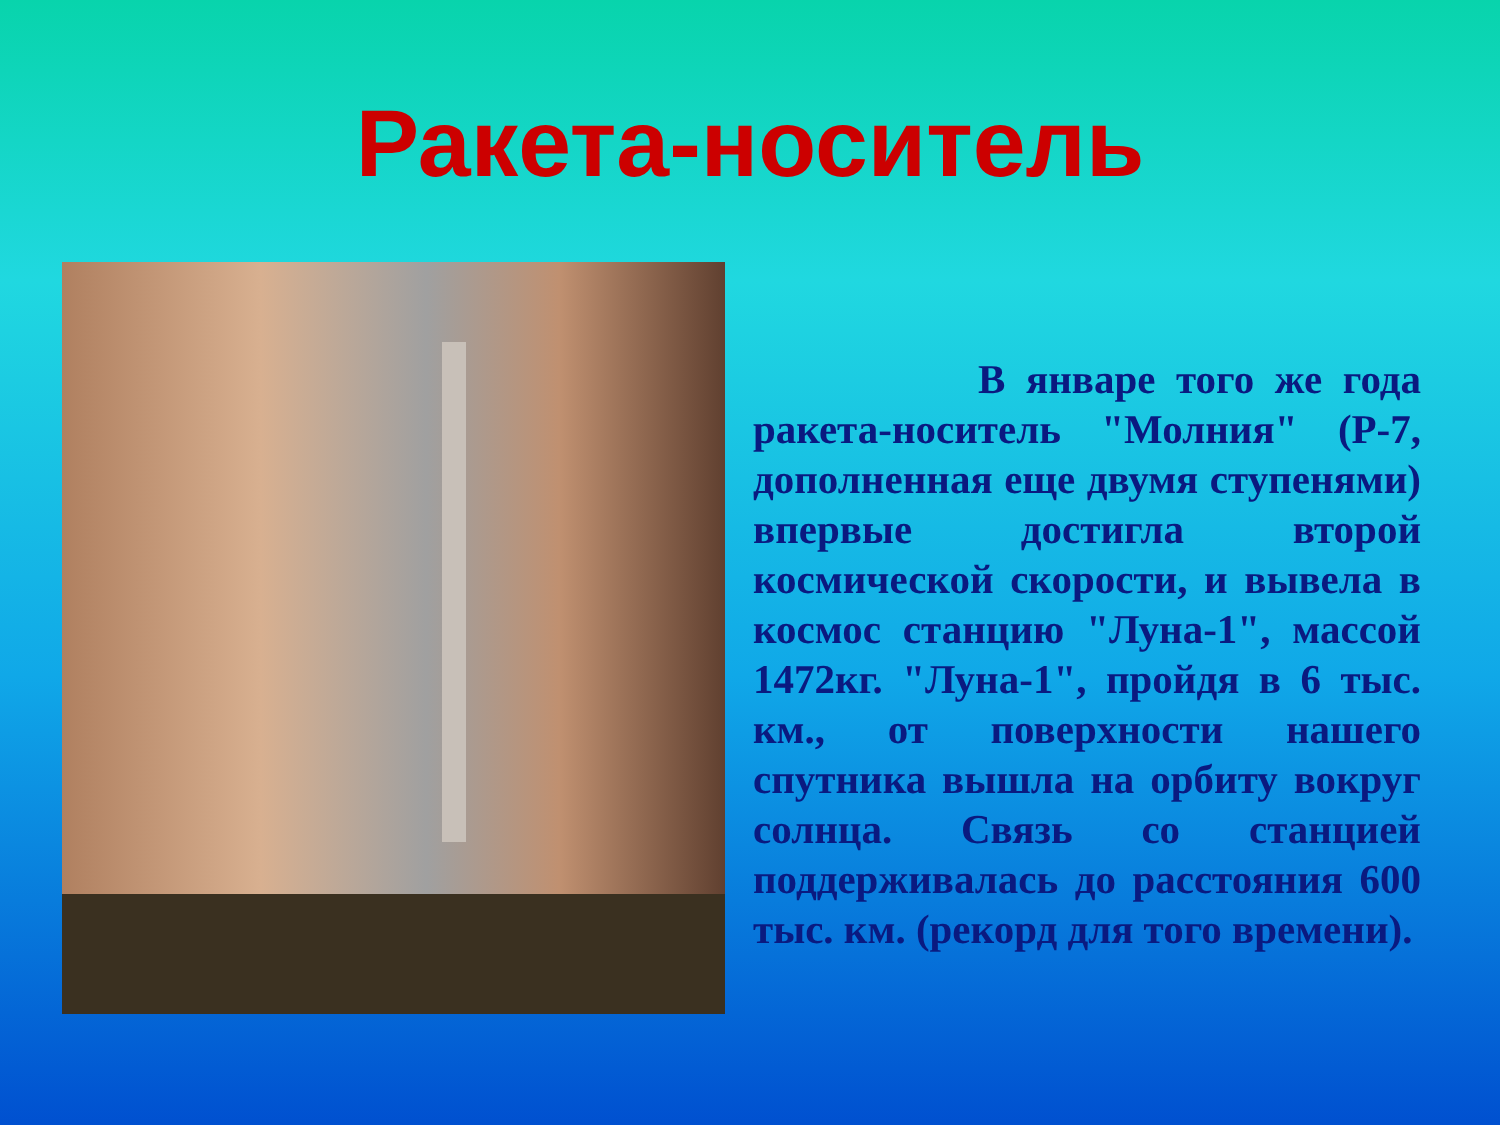Ракета-носитель
В январе того же года ракета-носитель "Молния" (Р-7, дополненная еще двумя ступенями) впервые достигла второй космической скорости, и вывела в космос станцию "Луна-1", массой 1472кг. "Луна-1", пройдя в 6 тыс. км., от поверхности нашего спутника вышла на орбиту вокруг солнца. Связь со станцией поддерживалась до расстояния 600 тыс. км. (рекорд для того времени).